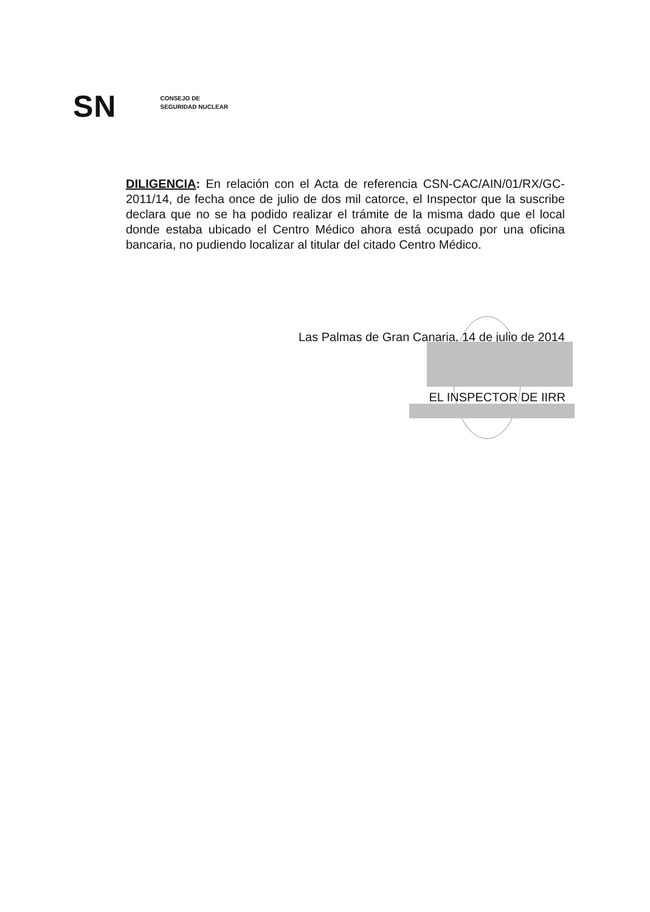SN
CONSEJO DE
SEGURIDAD NUCLEAR
DILIGENCIA: En relación con el Acta de referencia CSN-CAC/AIN/01/RX/GC-2011/14, de fecha once de julio de dos mil catorce, el Inspector que la suscribe declara que no se ha podido realizar el trámite de la misma dado que el local donde estaba ubicado el Centro Médico ahora está ocupado por una oficina bancaria, no pudiendo localizar al titular del citado Centro Médico.
Las Palmas de Gran Canaria, 14 de julio de 2014
EL INSPECTOR DE IIRR